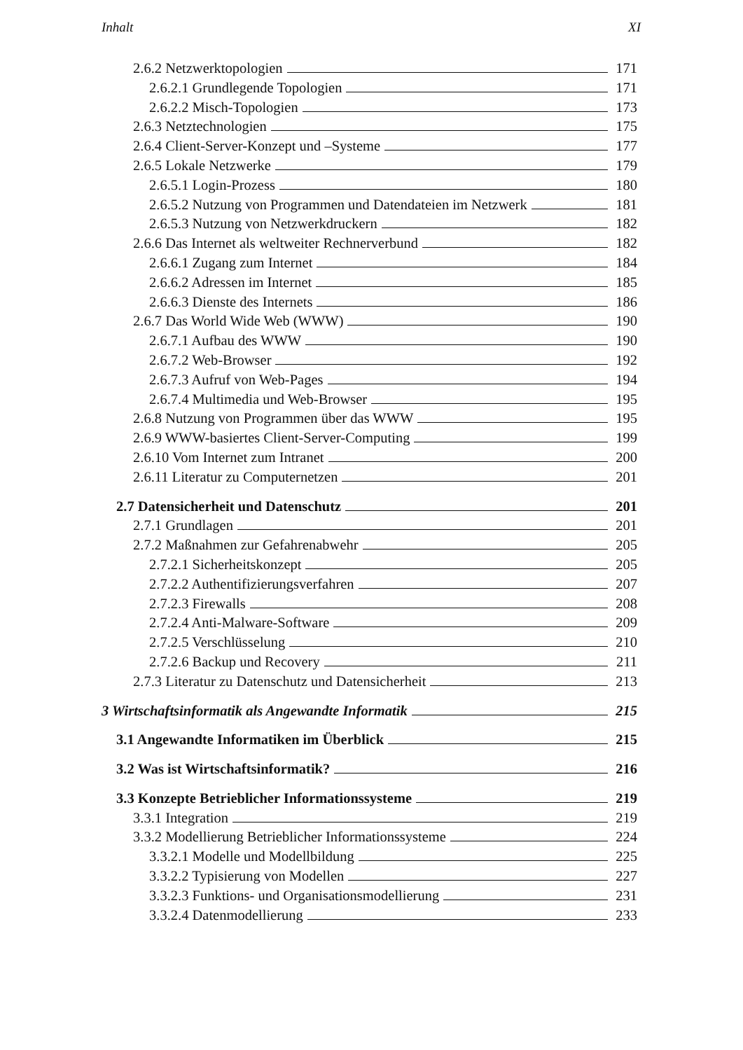Inhalt XI
2.6.2 Netzwerktopologien 171
2.6.2.1 Grundlegende Topologien 171
2.6.2.2 Misch-Topologien 173
2.6.3 Netztechnologien 175
2.6.4 Client-Server-Konzept und –Systeme 177
2.6.5 Lokale Netzwerke 179
2.6.5.1 Login-Prozess 180
2.6.5.2 Nutzung von Programmen und Datendateien im Netzwerk 181
2.6.5.3 Nutzung von Netzwerkdruckern 182
2.6.6 Das Internet als weltweiter Rechnerverbund 182
2.6.6.1 Zugang zum Internet 184
2.6.6.2 Adressen im Internet 185
2.6.6.3 Dienste des Internets 186
2.6.7 Das World Wide Web (WWW) 190
2.6.7.1 Aufbau des WWW 190
2.6.7.2 Web-Browser 192
2.6.7.3 Aufruf von Web-Pages 194
2.6.7.4 Multimedia und Web-Browser 195
2.6.8 Nutzung von Programmen über das WWW 195
2.6.9 WWW-basiertes Client-Server-Computing 199
2.6.10 Vom Internet zum Intranet 200
2.6.11 Literatur zu Computernetzen 201
2.7 Datensicherheit und Datenschutz 201
2.7.1 Grundlagen 201
2.7.2 Maßnahmen zur Gefahrenabwehr 205
2.7.2.1 Sicherheitskonzept 205
2.7.2.2 Authentifizierungsverfahren 207
2.7.2.3 Firewalls 208
2.7.2.4 Anti-Malware-Software 209
2.7.2.5 Verschlüsselung 210
2.7.2.6 Backup und Recovery 211
2.7.3 Literatur zu Datenschutz und Datensicherheit 213
3 Wirtschaftsinformatik als Angewandte Informatik 215
3.1 Angewandte Informatiken im Überblick 215
3.2 Was ist Wirtschaftsinformatik? 216
3.3 Konzepte Betrieblicher Informationssysteme 219
3.3.1 Integration 219
3.3.2 Modellierung Betrieblicher Informationssysteme 224
3.3.2.1 Modelle und Modellbildung 225
3.3.2.2 Typisierung von Modellen 227
3.3.2.3 Funktions- und Organisationsmodellierung 231
3.3.2.4 Datenmodellierung 233